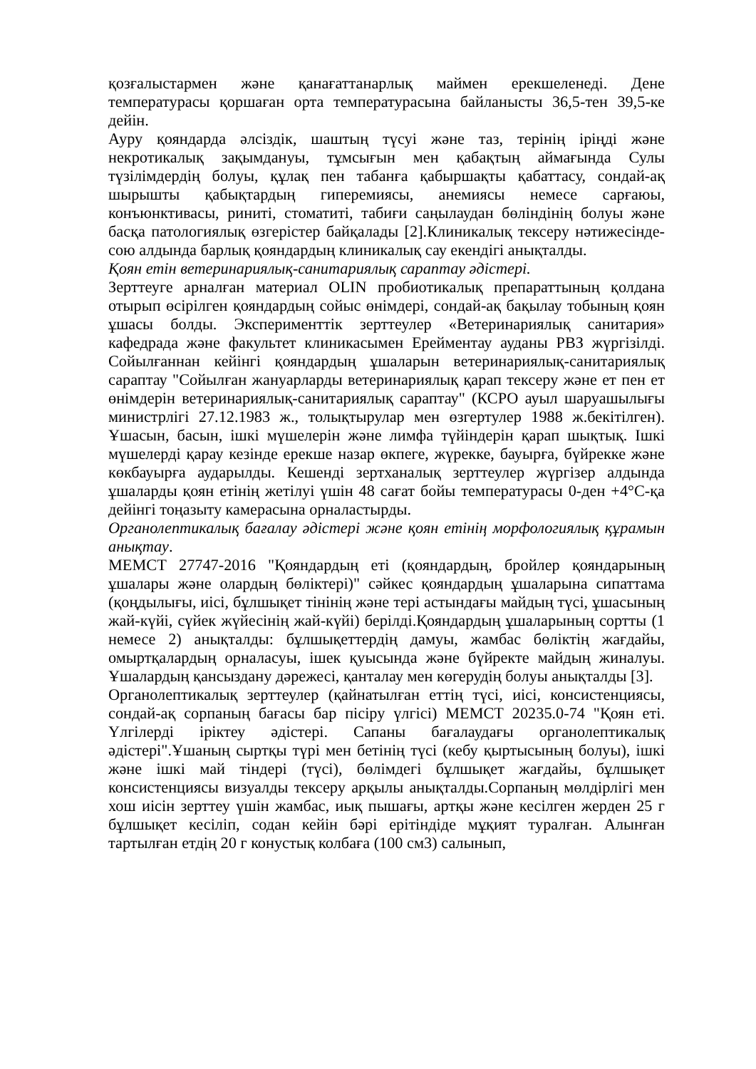қозғалыстармен және қанағаттанарлық маймен ерекшеленеді. Дене температурасы қоршаған орта температурасына байланысты 36,5-тен 39,5-ке дейін.
Ауру қояндарда әлсіздік, шаштың түсуі және таз, терінің іріңді және некротикалық зақымдануы, тұмсығын мен қабақтың аймағында Сулы түзілімдердің болуы, құлақ пен табанға қабыршақты қабаттасу, сондай-ақ шырышты қабықтардың гиперемиясы, анемиясы немесе сарғаюы, конъюнктивасы, риниті, стоматиті, табиғи саңылаудан бөліндінің болуы және басқа патологиялық өзгерістер байқалады [2].Клиникалық тексеру нәтижесінде- сою алдында барлық қояндардың клиникалық сау екендігі анықталды.
Қоян етін ветеринариялық-санитариялық сараптау әдістері.
Зерттеуге арналған материал OLIN пробиотикалық препараттының қолдана отырып өсірілген қояндардың сойыс өнімдері, сондай-ақ бақылау тобының қоян ұшасы болды. Эксперименттік зерттеулер «Ветеринариялық санитария» кафедрада және факультет клиникасымен Ерейментау ауданы РВЗ жүргізілді. Сойылғаннан кейінгі қояндардың ұшаларын ветеринариялық-санитариялық сараптау "Сойылған жануарларды ветеринариялық қарап тексеру және ет пен ет өнімдерін ветеринариялық-санитариялық сараптау" (КСРО ауыл шаруашылығы министрлігі 27.12.1983 ж., толықтырулар мен өзгертулер 1988 ж.бекітілген). Ұшасын, басын, ішкі мүшелерін және лимфа түйіндерін қарап шықтық. Ішкі мүшелерді қарау кезінде ерекше назар өкпеге, жүрекке, бауырға, бүйрекке және көкбауырға аударылды. Кешенді зертханалық зерттеулер жүргізер алдында ұшаларды қоян етінің жетілуі үшін 48 сағат бойы температурасы 0-ден +4°С-қа дейінгі тоңазыту камерасына орналастырды.
Органолептикалық бағалау әдістері және қоян етінің морфологиялық құрамын анықтау.
МЕМСТ 27747-2016 "Қояндардың еті (қояндардың, бройлер қояндарының ұшалары және олардың бөліктері)" сәйкес қояндардың ұшаларына сипаттама (қоңдылығы, иісі, бұлшықет тінінің және тері астындағы майдың түсі, ұшасының жай-күйі, сүйек жүйесінің жай-күйі) берілді.Қояндардың ұшаларының сортты (1 немесе 2) анықталды: бұлшықеттердің дамуы, жамбас бөліктің жағдайы, омыртқалардың орналасуы, ішек қуысында және бүйректе майдың жиналуы. Ұшалардың қансыздану дәрежесі, қанталау мен көгерудің болуы анықталды [3].
Органолептикалық зерттеулер (қайнатылған еттің түсі, иісі, консистенциясы, сондай-ақ сорпаның бағасы бар пісіру үлгісі) МЕМСТ 20235.0-74 "Қоян еті. Үлгілерді іріктеу әдістері. Сапаны бағалаудағы органолептикалық әдістері".Ұшаның сыртқы түрі мен бетінің түсі (кебу қыртысының болуы), ішкі және ішкі май тіндері (түсі), бөлімдегі бұлшықет жағдайы, бұлшықет консистенциясы визуалды тексеру арқылы анықталды.Сорпаның мөлдірлігі мен хош иісін зерттеу үшін жамбас, иық пышағы, артқы және кесілген жерден 25 г бұлшықет кесіліп, содан кейін бәрі ерітіндіде мұқият туралған. Алынған тартылған етдің 20 г конустық колбаға (100 см3) салынып,